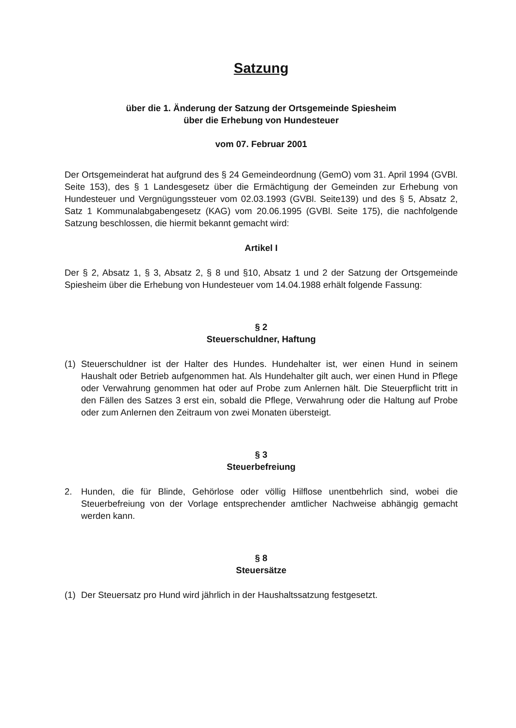Satzung
über die 1. Änderung der Satzung der Ortsgemeinde Spiesheim
über die Erhebung von Hundesteuer
vom 07. Februar 2001
Der Ortsgemeinderat hat aufgrund des § 24 Gemeindeordnung (GemO) vom 31. April 1994 (GVBl. Seite 153), des § 1 Landesgesetz über die Ermächtigung der Gemeinden zur Erhebung von Hundesteuer und Vergnügungssteuer vom 02.03.1993 (GVBl. Seite139) und des § 5, Absatz 2, Satz 1 Kommunalabgabengesetz (KAG) vom 20.06.1995 (GVBl. Seite 175), die nachfolgende Satzung beschlossen, die hiermit bekannt gemacht wird:
Artikel I
Der § 2, Absatz 1, § 3, Absatz 2, § 8 und §10, Absatz 1 und 2 der Satzung der Ortsgemeinde Spiesheim über die Erhebung von Hundesteuer vom 14.04.1988 erhält folgende Fassung:
§ 2
Steuerschuldner, Haftung
(1) Steuerschuldner ist der Halter des Hundes. Hundehalter ist, wer einen Hund in seinem Haushalt oder Betrieb aufgenommen hat. Als Hundehalter gilt auch, wer einen Hund in Pflege oder Verwahrung genommen hat oder auf Probe zum Anlernen hält. Die Steuerpflicht tritt in den Fällen des Satzes 3 erst ein, sobald die Pflege, Verwahrung oder die Haltung auf Probe oder zum Anlernen den Zeitraum von zwei Monaten übersteigt.
§ 3
Steuerbefreiung
2. Hunden, die für Blinde, Gehörlose oder völlig Hilflose unentbehrlich sind, wobei die Steuerbefreiung von der Vorlage entsprechender amtlicher Nachweise abhängig gemacht werden kann.
§ 8
Steuersätze
(1) Der Steuersatz pro Hund wird jährlich in der Haushaltssatzung festgesetzt.